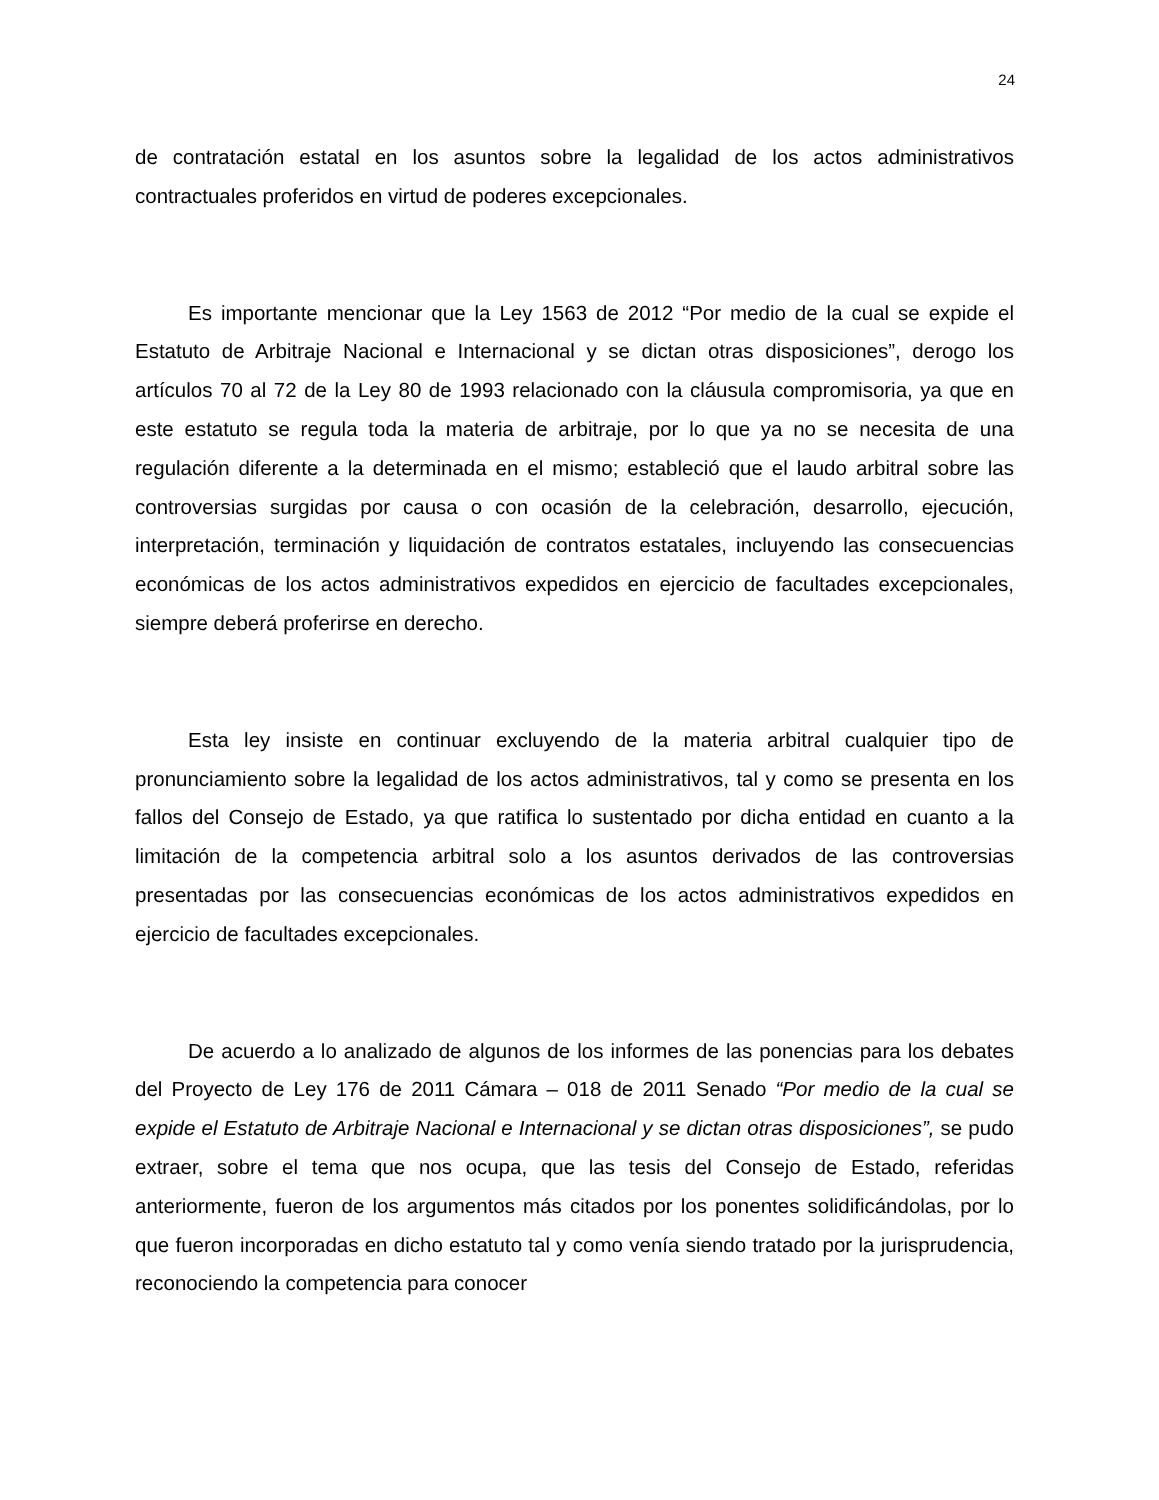24
de contratación estatal en los asuntos sobre la legalidad de los actos administrativos contractuales proferidos en virtud de poderes excepcionales.
Es importante mencionar que la Ley 1563 de 2012 “Por medio de la cual se expide el Estatuto de Arbitraje Nacional e Internacional y se dictan otras disposiciones”, derogo los artículos 70 al 72 de la Ley 80 de 1993 relacionado con la cláusula compromisoria, ya que en este estatuto se regula toda la materia de arbitraje, por lo que ya no se necesita de una regulación diferente a la determinada en el mismo; estableció que el laudo arbitral sobre las controversias surgidas por causa o con ocasión de la celebración, desarrollo, ejecución, interpretación, terminación y liquidación de contratos estatales, incluyendo las consecuencias económicas de los actos administrativos expedidos en ejercicio de facultades excepcionales, siempre deberá proferirse en derecho.
Esta ley insiste en continuar excluyendo de la materia arbitral cualquier tipo de pronunciamiento sobre la legalidad de los actos administrativos, tal y como se presenta en los fallos del Consejo de Estado, ya que ratifica lo sustentado por dicha entidad en cuanto a la limitación de la competencia arbitral solo a los asuntos derivados de las controversias presentadas por las consecuencias económicas de los actos administrativos expedidos en ejercicio de facultades excepcionales.
De acuerdo a lo analizado de algunos de los informes de las ponencias para los debates del Proyecto de Ley 176 de 2011 Cámara – 018 de 2011 Senado “Por medio de la cual se expide el Estatuto de Arbitraje Nacional e Internacional y se dictan otras disposiciones”, se pudo extraer, sobre el tema que nos ocupa, que las tesis del Consejo de Estado, referidas anteriormente, fueron de los argumentos más citados por los ponentes solidificándolas, por lo que fueron incorporadas en dicho estatuto tal y como venía siendo tratado por la jurisprudencia, reconociendo la competencia para conocer